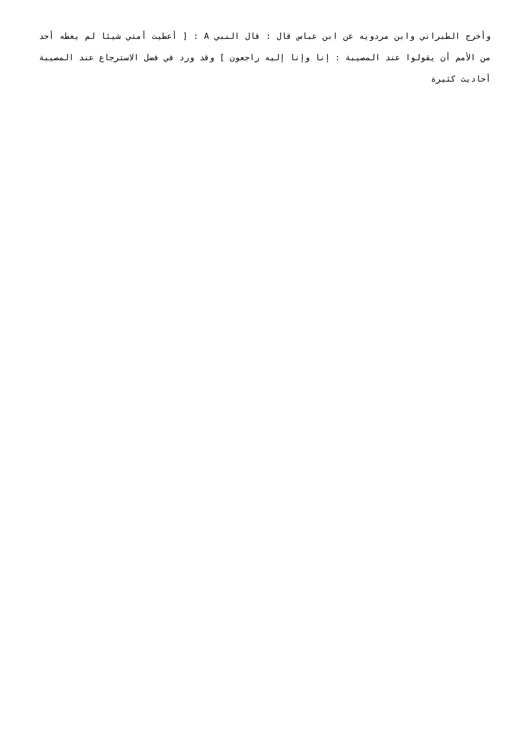وأخرج الطبراني وابن مردويه عن ابن عباس قال : قال النبي A : [ أعطيت أمتي شيئا لم يعطه أحد من الأمم أن يقولوا عند المصيبة : إنا وإنا إليه راجعون ] وقد ورد في فضل الاسترجاع عند المصيبة أحاديث كثيرة